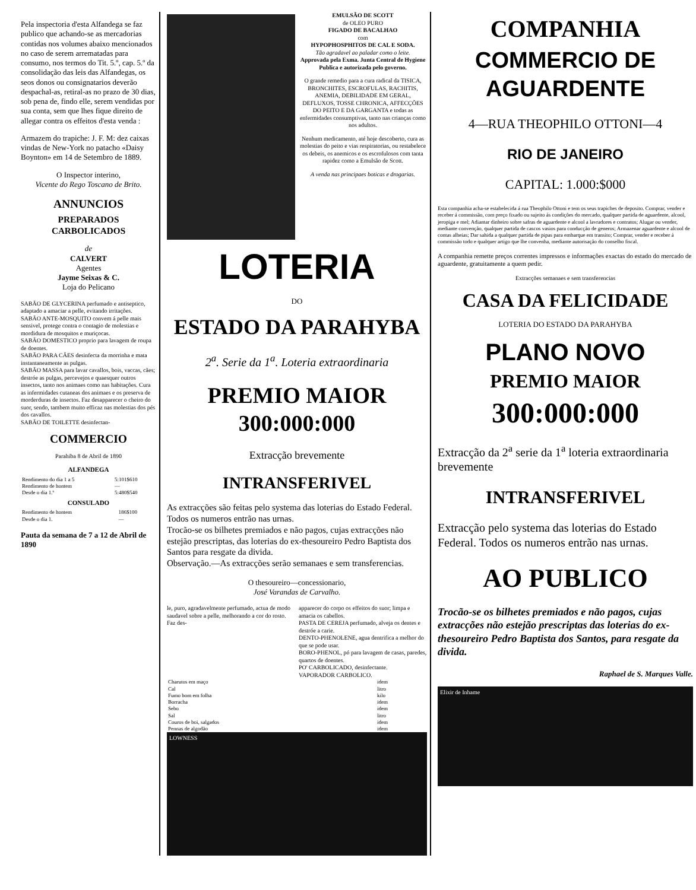Pela inspectoria d'esta Alfandega se faz publico que achando-se as mercadorias contidas nos volumes abaixo mencionados no caso de serem arrematadas para consumo, nos termos do Tit. 5.º, cap. 5.º da consolidação das leis das Alfandegas, os seos donos ou consignatarios deverão despachal-as, retiral-as no prazo de 30 dias, sob pena de, findo elle, serem vendidas por sua conta, sem que lhes fique direito de allegar contra os effeitos d'esta venda :
Armazem do trapiche: J. F. M: dez caixas vindas de New-York no patacho «Daisy Boynton» em 14 de Setembro de 1889.
O Inspector interino,
Vicente do Rego Toscano de Brito.
ANNUNCIOS
PREPARADOS CARBOLICADOS
de
CALVERT
Agentes
Jayme Seixas & C.
Loja do Pelicano
SABÃO DE GLYCERINA perfumado e antiseptico, adaptado a amaciar a pelle, evitando irritações.
SABÃO ANTE-MOSQUITO convem á pelle mais sensivel, protege contra o contagio de molestias e mordidura de mosquitos e muriçocas.
SABÃO DOMESTICO proprio para lavagem de roupa de doentes.
SABÃO PARA CÃES desinfecta da morrinha e mata instantaneamente as pulgas.
SABÃO MASSA para lavar cavallos, bois, vaccas, cães; destróe as pulgas, percevejos e quaesquer outros insectos, tanto nos animaes como nas habitações. Cura as infermidades cutaneas dos animaes e os preserva de morderduras de insectos. Faz desapparecer o cheiro do suor, sendo, tambem muito efficaz nas molestias dos pés dos cavallos.
SABÃO DE TOILETTE desinfectan-
COMMERCIO
Parahiba 8 de Abril de 1890
ALFANDEGA
| Rendimento do dia 1 a 5 | 5:101$610 |
| Rendimento de hontem | — |
| Desde o dia 1.º | 5:480$540 |
CONSULADO
| Rendimento de hontem | 186$100 |
| Desde o dia 1. | — |
Pauta da semana de 7 a 12 de Abril de 1890
EMULSÃO DE SCOTT
de OLEO PURO
FIGADO DE BACALHAO
com
HYPOPHOSPHITOS DE CAL E SODA.
Tão agradavel ao paladar como o leite.
Approvada pela Exma. Junta Central de Hygiene Publica e autorizada pelo governo.
O grande remedio para a cura radical da TISICA, BRONCHITES, ESCROFULAS, RACHITIS, ANEMIA, DEBILIDADE EM GERAL, DEFLUXOS, TOSSE CHRONICA, AFFECÇÕES DO PEITO E DA GARGANTA e todas as enfermidades consumptivas, tanto nas crianças como nos adultos.
Nenhum medicamento, até hoje descoberto, cura as molestias do peito e vias respiratorias, ou restabelece os debeis, os anemicos e os escrofulosos com tanta rapidez como a Emulsão de Scott.
A venda nas principaes boticas e drogarias.
LOTERIA
DO
ESTADO DA PARAHYBA
2<sup>a</sup>. Serie da 1<sup>a</sup>. Loteria extraordinaria
PREMIO MAIOR 300:000:000
Extracção brevemente
INTRANSFERIVEL
As extracções são feitas pelo systema das loterias do Estado Federal.
Todos os numeros entrão nas urnas.
Trocão-se os bilhetes premiados e não pagos, cujas extracções não estejão prescriptas, das loterias do ex-thesoureiro Pedro Baptista dos Santos para resgate da divida.
Observação.—As extracções serão semanaes e sem transferencias.
O thesoureiro—concessionario,
José Varandas de Carvalho.
le, puro, agradavelmente perfumado, actua de modo saudavel sobre a pelle, melhorando a cor do rosto. Faz des-
apparecer do corpo os effeitos do suor; limpa e amacia os cabellos.
PASTA DE CEREJA perfumado, alveja os dentes e destróe a carie.
DENTO-PHENOLENE, agua dentrifica a melhor do que se pode usar.
BORO-PHENOL, pó para lavagem de casas, paredes, quartos de doentes.
PO' CARBOLICADO, desinfectante.
VAPORADOR CARBOLICO.
| Charutos em maço | idem |
| Cal | litro |
| Fumo bom em folha | kilo |
| Borracha | idem |
| Sebo | idem |
| Sal | litro |
| Couros de boi, salgados | idem |
| Pennas de algodão | idem |
LOWNESS
COMPANHIA
COMMERCIO DE AGUARDENTE
4—RUA THEOPHILO OTTONI—4
RIO DE JANEIRO
CAPITAL: 1.000:$000
Esta companhia acha-se estabelecida á rua Theophilo Ottoni e tem os seus trapiches de deposito. Comprar, vender e receber á commissão, com preço fixado ou sujeito ás condições do mercado, qualquer partida de aguardente, alcool, jeropiga e mel; Adiantar dinheiro sobre safras de aguardente e alcool a lavradores e contratos; Alugar ou vender, mediante convenção, qualquer partida de cascos vasios para conducção de generos; Armazenar aguardente e alcool de contas alheias; Dar sahida a qualquer partida de pipas para embarque em transito; Comprar, vender e receber á commissão todo e qualquer artigo que lhe convenha, mediante autorisação do conselho fiscal.
A companhia remette preços correntes impressos e informações exactas do estado do mercado de aguardente, gratuitamente a quem pedir.
Extracções semanaes e sem transferencias
CASA DA FELICIDADE
LOTERIA DO ESTADO DA PARAHYBA
PLANO NOVO
PREMIO MAIOR
300:000:000
Extracção da 2<sup>a</sup> serie da 1<sup>a</sup> loteria extraordinaria brevemente
INTRANSFERIVEL
Extracção pelo systema das loterias do Estado Federal. Todos os numeros entrão nas urnas.
AO PUBLICO
Trocão-se os bilhetes premiados e não pagos, cujas extracções não estejão prescriptas das loterias do ex-thesoureiro Pedro Baptista dos Santos, para resgate da divida.
Raphael de S. Marques Valle.
Elixir de Inhame